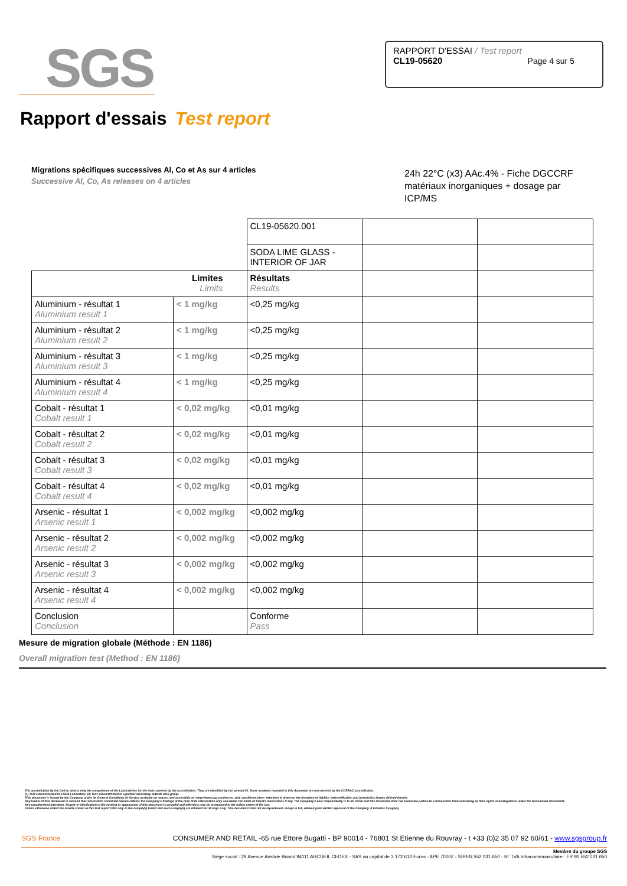SGS
RAPPORT D'ESSAI / Test report
CL19-05620 Page 4 sur 5
Rapport d'essais Test report
Migrations spécifiques successives Al, Co et As sur 4 articles
Successive Al, Co, As releases on 4 articles
24h 22°C (x3) AAc.4% - Fiche DGCCRF matériaux inorganiques + dosage par ICP/MS
| | | CL19-05620.001 | | |
| | | SODA LIME GLASS - INTERIOR OF JAR | | |
| Limites Limits | | Résultats Results | | |
| Aluminium - résultat 1 Aluminium result 1 | < 1 mg/kg | <0,25 mg/kg | | |
| Aluminium - résultat 2 Aluminium result 2 | < 1 mg/kg | <0,25 mg/kg | | |
| Aluminium - résultat 3 Aluminium result 3 | < 1 mg/kg | <0,25 mg/kg | | |
| Aluminium - résultat 4 Aluminium result 4 | < 1 mg/kg | <0,25 mg/kg | | |
| Cobalt - résultat 1 Cobalt result 1 | < 0,02 mg/kg | <0,01 mg/kg | | |
| Cobalt - résultat 2 Cobalt result 2 | < 0,02 mg/kg | <0,01 mg/kg | | |
| Cobalt - résultat 3 Cobalt result 3 | < 0,02 mg/kg | <0,01 mg/kg | | |
| Cobalt - résultat 4 Cobalt result 4 | < 0,02 mg/kg | <0,01 mg/kg | | |
| Arsenic - résultat 1 Arsenic result 1 | < 0,002 mg/kg | <0,002 mg/kg | | |
| Arsenic - résultat 2 Arsenic result 2 | < 0,002 mg/kg | <0,002 mg/kg | | |
| Arsenic - résultat 3 Arsenic result 3 | < 0,002 mg/kg | <0,002 mg/kg | | |
| Arsenic - résultat 4 Arsenic result 4 | < 0,002 mg/kg | <0,002 mg/kg | | |
| Conclusion Conclusion | | Conforme Pass | | |
Mesure de migration globale (Méthode : EN 1186)
Overall migration test (Method : EN 1186)
The accreditation by the Cofrac attests only the competence of the Laboratories for the tests covered by the accreditation. They are identified by the symbol (*). Some analyses reported in this document are not covered by the COFRAC accreditation.
(1) Test subcontracted in a SGS Laboratory. (2) Test subcontracted in a partner laboratory outside SGS group.
This document is issued by the Company under its General Conditions of Service available on request and accessible at <http://www.sgs.com/terms_and_conditions.htm>. Attention is drawn to the limitation of liability, indemnification and jurisdiction issues defined therein.
Any holder of this document is advised that information contained hereon reflects the Company's findings at the time of its intervention only and within the limits of Client's instructions if any. The Company's sole responsibility is to its Client and this document does not exonerate parties to a transaction from exercising all their rights and obligations under the transaction documents.
Any unauthorized alteration, forgery or falsification of the content or appearance of this document is unlawful and offenders may be prosecuted to the fullest extent of the law.
Unless otherwise stated the results shown in this test report refer only to the sample(s) tested and such sample(s) are retained for 30 days only. This document shall not be reproduced, except in full, without prior written approval of the Company. It includes 5 page(s).
SGS France CONSUMER AND RETAIL -65 rue Ettore Bugatti - BP 90014 - 76801 St Etienne du Rouvray - t +33 (0)2 35 07 92 60/61 - www.sgsgroup.fr
Membre du groupe SGS
Siège social : 29 Avenue Aristide Briand 94111 ARCUEIL CEDEX - SAS au capital de 3 172 613 Euros - APE 7010Z - SIREN 552 031 650 - N° TVA Intracommunautaire : FR 91 552 031 650